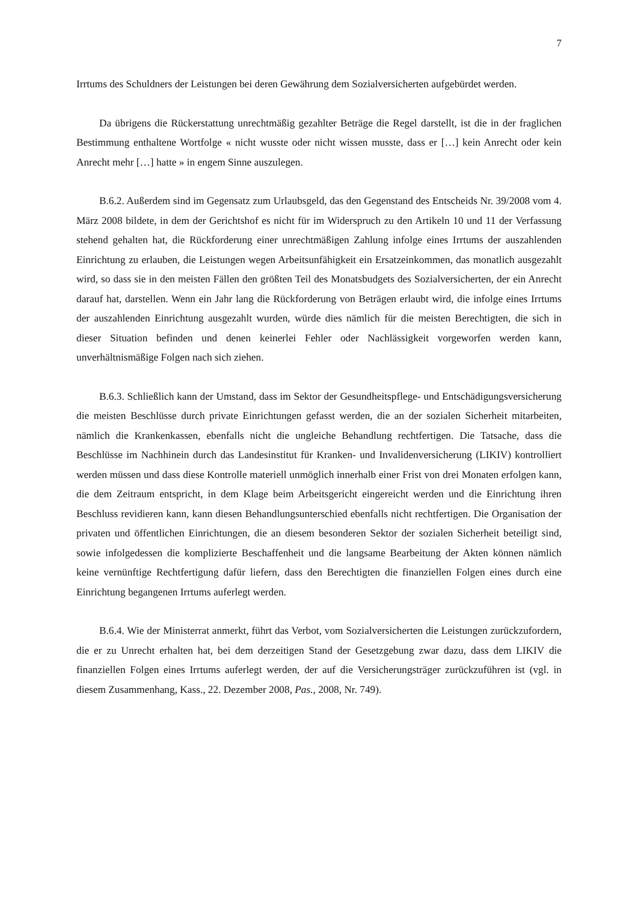7
Irrtums des Schuldners der Leistungen bei deren Gewährung dem Sozialversicherten aufgebürdet werden.
Da übrigens die Rückerstattung unrechtmäßig gezahlter Beträge die Regel darstellt, ist die in der fraglichen Bestimmung enthaltene Wortfolge « nicht wusste oder nicht wissen musste, dass er […] kein Anrecht oder kein Anrecht mehr […] hatte » in engem Sinne auszulegen.
B.6.2. Außerdem sind im Gegensatz zum Urlaubsgeld, das den Gegenstand des Entscheids Nr. 39/2008 vom 4. März 2008 bildete, in dem der Gerichtshof es nicht für im Widerspruch zu den Artikeln 10 und 11 der Verfassung stehend gehalten hat, die Rückforderung einer unrechtmäßigen Zahlung infolge eines Irrtums der auszahlenden Einrichtung zu erlauben, die Leistungen wegen Arbeitsunfähigkeit ein Ersatzeinkommen, das monatlich ausgezahlt wird, so dass sie in den meisten Fällen den größten Teil des Monatsbudgets des Sozialversicherten, der ein Anrecht darauf hat, darstellen. Wenn ein Jahr lang die Rückforderung von Beträgen erlaubt wird, die infolge eines Irrtums der auszahlenden Einrichtung ausgezahlt wurden, würde dies nämlich für die meisten Berechtigten, die sich in dieser Situation befinden und denen keinerlei Fehler oder Nachlässigkeit vorgeworfen werden kann, unverhältnismäßige Folgen nach sich ziehen.
B.6.3. Schließlich kann der Umstand, dass im Sektor der Gesundheitspflege- und Entschädigungsversicherung die meisten Beschlüsse durch private Einrichtungen gefasst werden, die an der sozialen Sicherheit mitarbeiten, nämlich die Krankenkassen, ebenfalls nicht die ungleiche Behandlung rechtfertigen. Die Tatsache, dass die Beschlüsse im Nachhinein durch das Landesinstitut für Kranken- und Invalidenversicherung (LIKIV) kontrolliert werden müssen und dass diese Kontrolle materiell unmöglich innerhalb einer Frist von drei Monaten erfolgen kann, die dem Zeitraum entspricht, in dem Klage beim Arbeitsgericht eingereicht werden und die Einrichtung ihren Beschluss revidieren kann, kann diesen Behandlungsunterschied ebenfalls nicht rechtfertigen. Die Organisation der privaten und öffentlichen Einrichtungen, die an diesem besonderen Sektor der sozialen Sicherheit beteiligt sind, sowie infolgedessen die komplizierte Beschaffenheit und die langsame Bearbeitung der Akten können nämlich keine vernünftige Rechtfertigung dafür liefern, dass den Berechtigten die finanziellen Folgen eines durch eine Einrichtung begangenen Irrtums auferlegt werden.
B.6.4. Wie der Ministerrat anmerkt, führt das Verbot, vom Sozialversicherten die Leistungen zurückzufordern, die er zu Unrecht erhalten hat, bei dem derzeitigen Stand der Gesetzgebung zwar dazu, dass dem LIKIV die finanziellen Folgen eines Irrtums auferlegt werden, der auf die Versicherungsträger zurückzuführen ist (vgl. in diesem Zusammenhang, Kass., 22. Dezember 2008, Pas., 2008, Nr. 749).